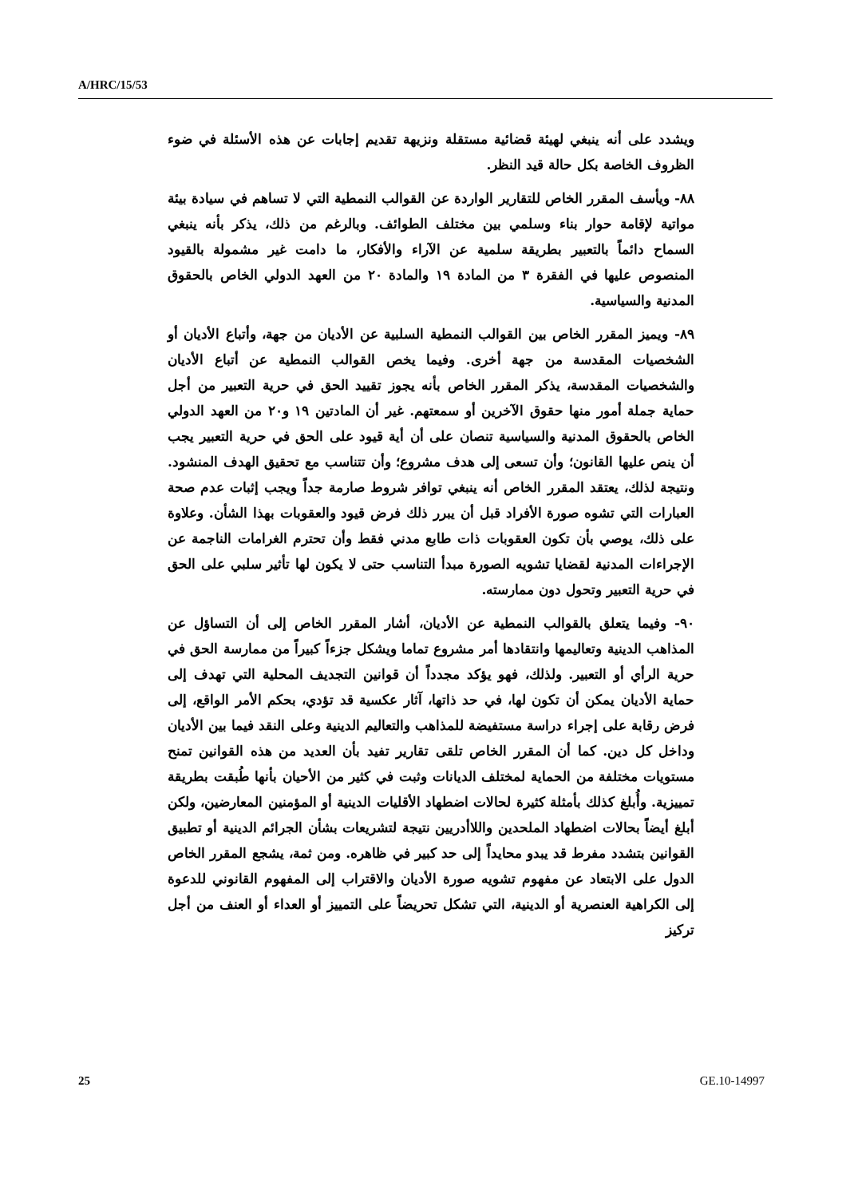A/HRC/15/53
ويشدد على أنه ينبغي لهيئة قضائية مستقلة ونزيهة تقديم إجابات عن هذه الأسئلة في ضوء الظروف الخاصة بكل حالة قيد النظر.
٨٨- ويأسف المقرر الخاص للتقارير الواردة عن القوالب النمطية التي لا تساهم في سيادة بيئة مواتية لإقامة حوار بناء وسلمي بين مختلف الطوائف. وبالرغم من ذلك، يذكر بأنه ينبغي السماح دائماً بالتعبير بطريقة سلمية عن الآراء والأفكار، ما دامت غير مشمولة بالقيود المنصوص عليها في الفقرة ٣ من المادة ١٩ والمادة ٢٠ من العهد الدولي الخاص بالحقوق المدنية والسياسية.
٨٩- ويميز المقرر الخاص بين القوالب النمطية السلبية عن الأديان من جهة، وأتباع الأديان أو الشخصيات المقدسة من جهة أخرى. وفيما يخص القوالب النمطية عن أتباع الأديان والشخصيات المقدسة، يذكر المقرر الخاص بأنه يجوز تقييد الحق في حرية التعبير من أجل حماية جملة أمور منها حقوق الآخرين أو سمعتهم. غير أن المادتين ١٩ و٢٠ من العهد الدولي الخاص بالحقوق المدنية والسياسية تنصان على أن أية قيود على الحق في حرية التعبير يجب أن ينص عليها القانون؛ وأن تسعى إلى هدف مشروع؛ وأن تتناسب مع تحقيق الهدف المنشود. ونتيجة لذلك، يعتقد المقرر الخاص أنه ينبغي توافر شروط صارمة جداً ويجب إثبات عدم صحة العبارات التي تشوه صورة الأفراد قبل أن يبرر ذلك فرض قيود والعقوبات بهذا الشأن. وعلاوة على ذلك، يوصي بأن تكون العقوبات ذات طابع مدني فقط وأن تحترم الغرامات الناجمة عن الإجراءات المدنية لقضايا تشويه الصورة مبدأ التناسب حتى لا يكون لها تأثير سلبي على الحق في حرية التعبير وتحول دون ممارسته.
٩٠- وفيما يتعلق بالقوالب النمطية عن الأديان، أشار المقرر الخاص إلى أن التساؤل عن المذاهب الدينية وتعاليمها وانتقادها أمر مشروع تماما ويشكل جزءاً كبيراً من ممارسة الحق في حرية الرأي أو التعبير. ولذلك، فهو يؤكد مجدداً أن قوانين التجديف المحلية التي تهدف إلى حماية الأديان يمكن أن تكون لها، في حد ذاتها، آثار عكسية قد تؤدي، بحكم الأمر الواقع، إلى فرض رقابة على إجراء دراسة مستفيضة للمذاهب والتعاليم الدينية وعلى النقد فيما بين الأديان وداخل كل دين. كما أن المقرر الخاص تلقى تقارير تفيد بأن العديد من هذه القوانين تمنح مستويات مختلفة من الحماية لمختلف الديانات وثبت في كثير من الأحيان بأنها طُبقت بطريقة تمييزية. وأُبلغ كذلك بأمثلة كثيرة لحالات اضطهاد الأقليات الدينية أو المؤمنين المعارضين، ولكن أبلغ أيضاً بحالات اضطهاد الملحدين واللاأدريين نتيجة لتشريعات بشأن الجرائم الدينية أو تطبيق القوانين بتشدد مفرط قد يبدو محايداً إلى حد كبير في ظاهره. ومن ثمة، يشجع المقرر الخاص الدول على الابتعاد عن مفهوم تشويه صورة الأديان والاقتراب إلى المفهوم القانوني للدعوة إلى الكراهية العنصرية أو الدينية، التي تشكل تحريضاً على التمييز أو العداء أو العنف من أجل تركيز
25 GE.10-14997